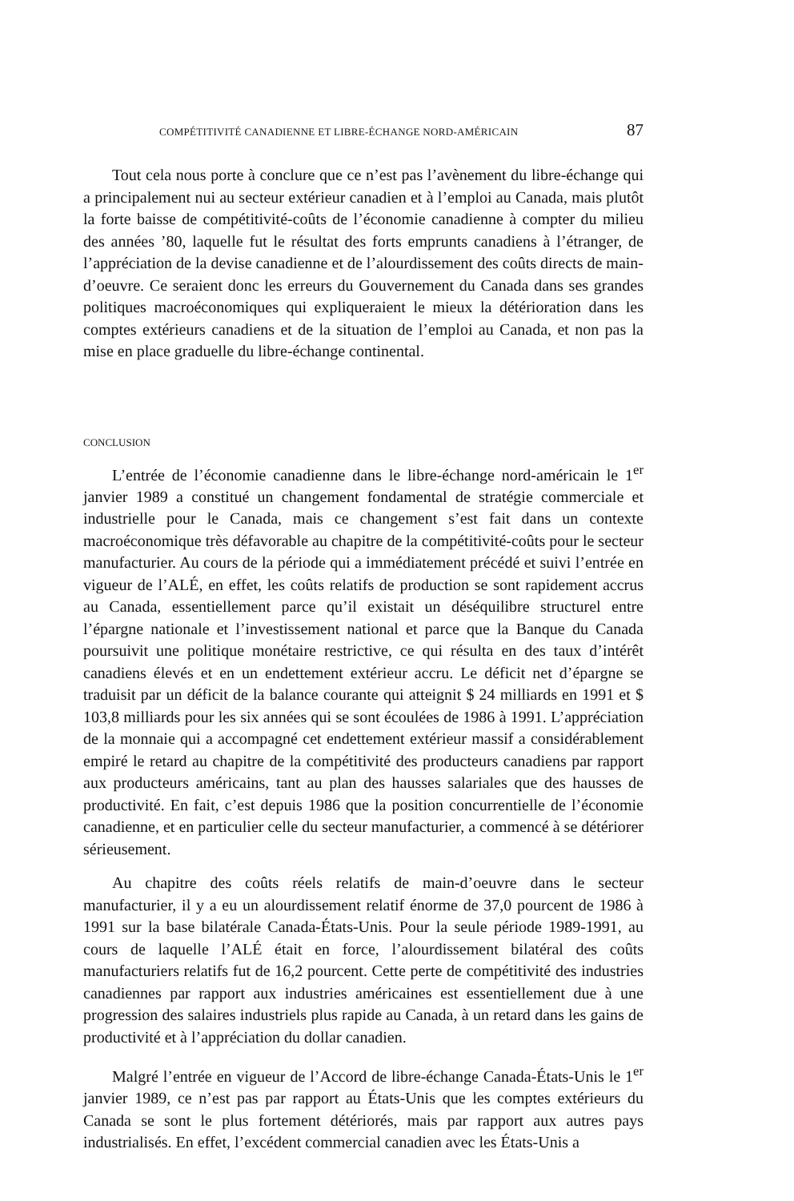COMPÉTITIVITÉ CANADIENNE ET LIBRE-ÉCHANGE NORD-AMÉRICAIN 87
Tout cela nous porte à conclure que ce n’est pas l’avènement du libre-échange qui a principalement nui au secteur extérieur canadien et à l’emploi au Canada, mais plutôt la forte baisse de compétitivité-coûts de l’économie canadienne à compter du milieu des années ’80, laquelle fut le résultat des forts emprunts canadiens à l’étranger, de l’appréciation de la devise canadienne et de l’alourdissement des coûts directs de main-d’oeuvre. Ce seraient donc les erreurs du Gouvernement du Canada dans ses grandes politiques macroéconomiques qui expliqueraient le mieux la détérioration dans les comptes extérieurs canadiens et de la situation de l’emploi au Canada, et non pas la mise en place graduelle du libre-échange continental.
CONCLUSION
L’entrée de l’économie canadienne dans le libre-échange nord-américain le 1<sup>er</sup> janvier 1989 a constitué un changement fondamental de stratégie commerciale et industrielle pour le Canada, mais ce changement s’est fait dans un contexte macroéconomique très défavorable au chapitre de la compétitivité-coûts pour le secteur manufacturier. Au cours de la période qui a immédiatement précédé et suivi l’entrée en vigueur de l’ALÉ, en effet, les coûts relatifs de production se sont rapidement accrus au Canada, essentiellement parce qu’il existait un déséquilibre structurel entre l’épargne nationale et l’investissement national et parce que la Banque du Canada poursuivit une politique monétaire restrictive, ce qui résulta en des taux d’intérêt canadiens élevés et en un endettement extérieur accru. Le déficit net d’épargne se traduisit par un déficit de la balance courante qui atteignit $ 24 milliards en 1991 et $ 103,8 milliards pour les six années qui se sont écoulées de 1986 à 1991. L’appréciation de la monnaie qui a accompagné cet endettement extérieur massif a considérablement empiré le retard au chapitre de la compétitivité des producteurs canadiens par rapport aux producteurs américains, tant au plan des hausses salariales que des hausses de productivité. En fait, c’est depuis 1986 que la position concurrentielle de l’économie canadienne, et en particulier celle du secteur manufacturier, a commencé à se détériorer sérieusement.
Au chapitre des coûts réels relatifs de main-d’oeuvre dans le secteur manufacturier, il y a eu un alourdissement relatif énorme de 37,0 pourcent de 1986 à 1991 sur la base bilatérale Canada-États-Unis. Pour la seule période 1989-1991, au cours de laquelle l’ALÉ était en force, l’alourdissement bilatéral des coûts manufacturiers relatifs fut de 16,2 pourcent. Cette perte de compétitivité des industries canadiennes par rapport aux industries américaines est essentiellement due à une progression des salaires industriels plus rapide au Canada, à un retard dans les gains de productivité et à l’appréciation du dollar canadien.
Malgré l’entrée en vigueur de l’Accord de libre-échange Canada-États-Unis le 1<sup>er</sup> janvier 1989, ce n’est pas par rapport au États-Unis que les comptes extérieurs du Canada se sont le plus fortement détériorés, mais par rapport aux autres pays industrialisés. En effet, l’excédent commercial canadien avec les États-Unis a